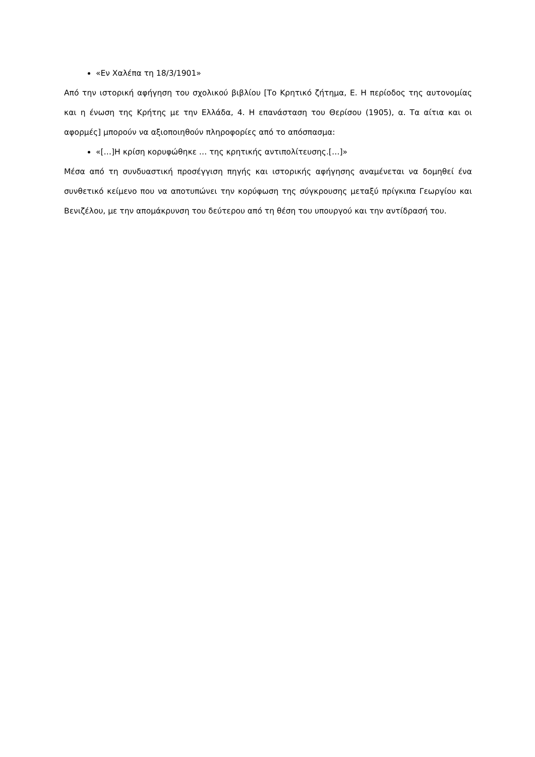«Εν Χαλέπα τη 18/3/1901»
Από την ιστορική αφήγηση του σχολικού βιβλίου [Το Κρητικό ζήτημα, Ε. Η περίοδος της αυτονομίας και η ένωση της Κρήτης με την Ελλάδα, 4. Η επανάσταση του Θερίσου (1905), α. Τα αίτια και οι αφορμές] μπορούν να αξιοποιηθούν πληροφορίες από το απόσπασμα:
«[…]Η κρίση κορυφώθηκε … της κρητικής αντιπολίτευσης.[…]»
Μέσα από τη συνδυαστική προσέγγιση πηγής και ιστορικής αφήγησης αναμένεται να δομηθεί ένα συνθετικό κείμενο που να αποτυπώνει την κορύφωση της σύγκρουσης μεταξύ πρίγκιπα Γεωργίου και Βενιζέλου, με την απομάκρυνση του δεύτερου από τη θέση του υπουργού και την αντίδρασή του.